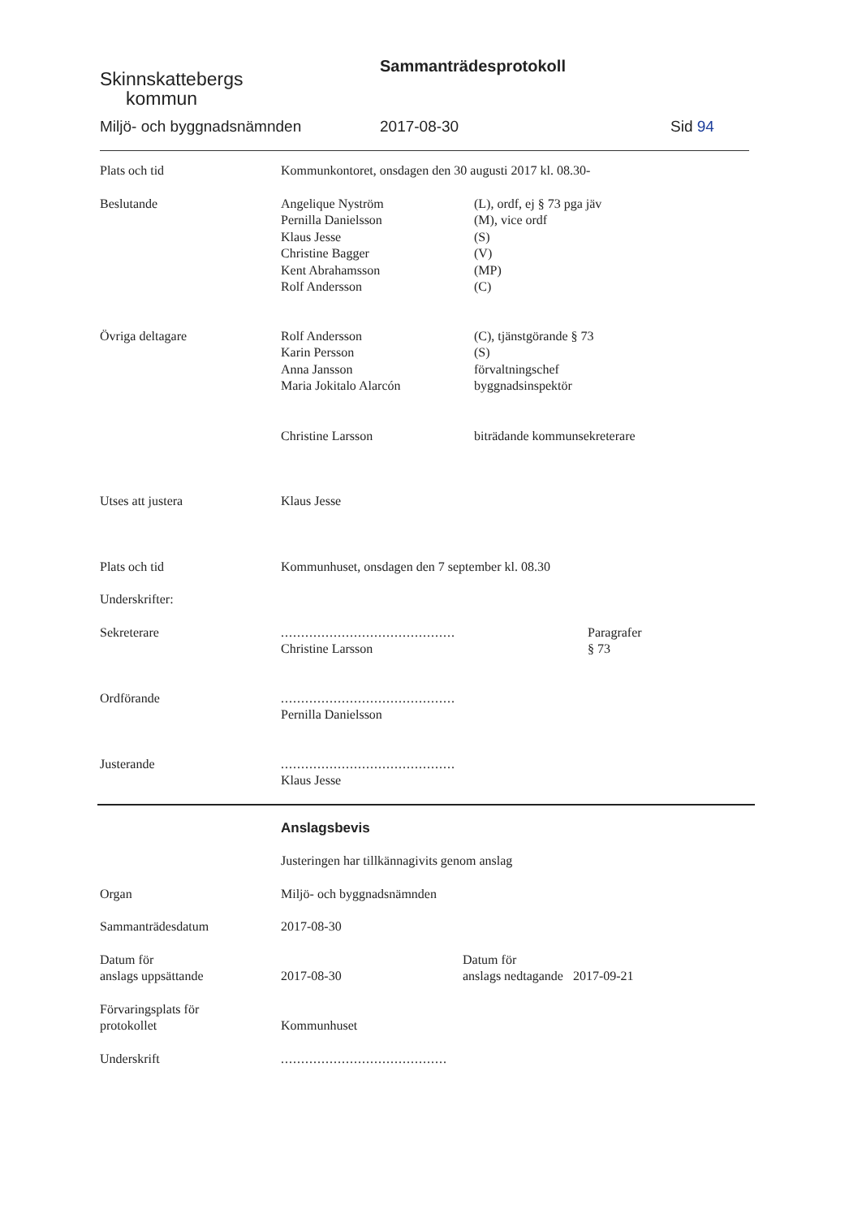Skinnskattebergs
kommun
Sammanträdesprotokoll
Miljö- och byggnadsnämnden 2017-08-30 Sid 94
| Plats och tid | Kommunkontoret, onsdagen den 30 augusti 2017 kl. 08.30- | |
| Beslutande | Angelique Nyström Pernilla Danielsson Klaus Jesse Christine Bagger Kent Abrahamsson Rolf Andersson | (L), ordf, ej § 73 pga jäv (M), vice ordf (S) (V) (MP) (C) |
| Övriga deltagare | Rolf Andersson Karin Persson Anna Jansson Maria Jokitalo Alarcón Christine Larsson | (C), tjänstgörande § 73 (S) förvaltningschef byggnadsinspektör biträdande kommunsekreterare |
| Utses att justera | Klaus Jesse | |
| Plats och tid | Kommunhuset, onsdagen den 7 september kl. 08.30 | |
| Underskrifter: | | |
| Sekreterare | ........................................... Christine Larsson | Paragrafer § 73 |
| Ordförande | ........................................... Pernilla Danielsson | |
| Justerande | ........................................... Klaus Jesse | |
| | Anslagsbevis | |
| | Justeringen har tillkännagivits genom anslag | |
| Organ | Miljö- och byggnadsnämnden | |
| Sammanträdesdatum | 2017-08-30 | |
| Datum för anslags uppsättande | 2017-08-30 | Datum för anslags nedtagande 2017-09-21 |
| Förvaringsplats för protokollet | Kommunhuset | |
| Underskrift | ......................................... | |